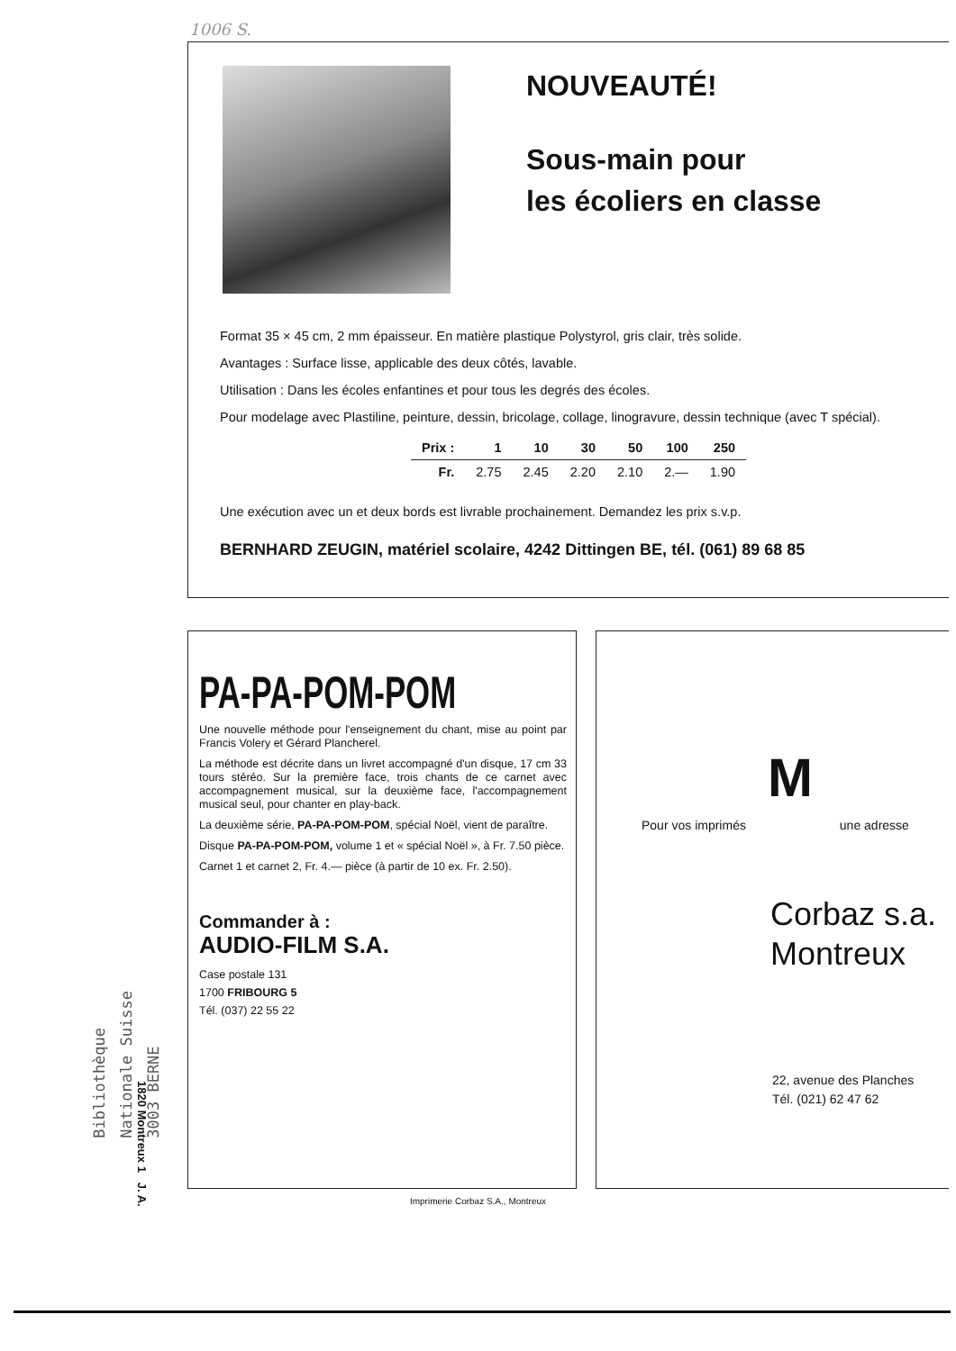1006 S.
NOUVEAUTÉ!
Sous-main pour
les écoliers en classe
Format 35 × 45 cm, 2 mm épaisseur. En matière plastique Polystyrol, gris clair, très solide.
Avantages : Surface lisse, applicable des deux côtés, lavable.
Utilisation : Dans les écoles enfantines et pour tous les degrés des écoles.
Pour modelage avec Plastiline, peinture, dessin, bricolage, collage, linogravure, dessin technique (avec T spécial).
| Prix : | 1 | 10 | 30 | 50 | 100 | 250 |
| --- | --- | --- | --- | --- | --- | --- |
| Fr. | 2.75 | 2.45 | 2.20 | 2.10 | 2.— | 1.90 |
Une exécution avec un et deux bords est livrable prochainement. Demandez les prix s.v.p.
BERNHARD ZEUGIN, matériel scolaire, 4242 Dittingen BE, tél. (061) 89 68 85
PA-PA-POM-POM
Une nouvelle méthode pour l'enseignement du chant, mise au point par Francis Volery et Gérard Plancherel.
La méthode est décrite dans un livret accompagné d'un disque, 17 cm 33 tours stéréo. Sur la première face, trois chants de ce carnet avec accompagnement musical, sur la deuxième face, l'accompagnement musical seul, pour chanter en play-back.
La deuxième série, PA-PA-POM-POM, spécial Noël, vient de paraître.
Disque PA-PA-POM-POM, volume 1 et « spécial Noël », à Fr. 7.50 pièce.
Carnet 1 et carnet 2, Fr. 4.— pièce (à partir de 10 ex. Fr. 2.50).
Commander à :
AUDIO-FILM S.A.
Case postale 131
1700 FRIBOURG 5
Tél. (037) 22 55 22
M
Pour vos imprimés une adresse
Corbaz s.a.
Montreux
22, avenue des Planches
Tél. (021) 62 47 62
Bibliothèque
Nationale Suisse
3003 BERNE
1820 Montreux 1 J. A.
Imprimerie Corbaz S.A., Montreux